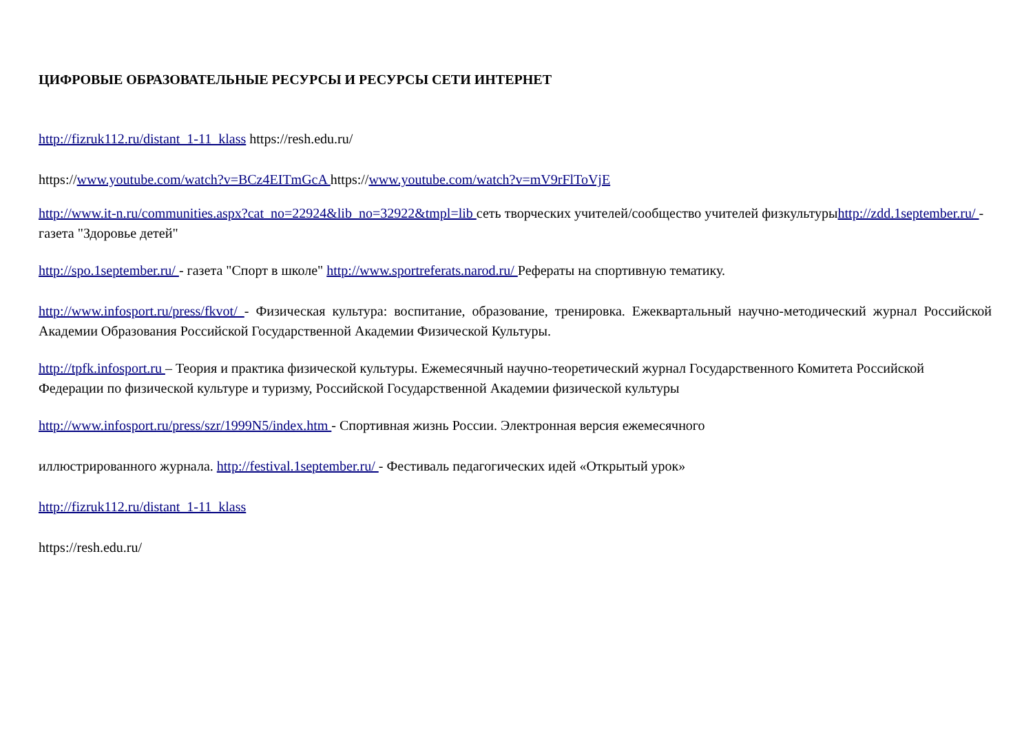ЦИФРОВЫЕ ОБРАЗОВАТЕЛЬНЫЕ РЕСУРСЫ И РЕСУРСЫ СЕТИ ИНТЕРНЕТ
http://fizruk112.ru/distant_1-11_klass https://resh.edu.ru/
https://www.youtube.com/watch?v=BCz4EITmGcA https://www.youtube.com/watch?v=mV9rFlToVjE
http://www.it-n.ru/communities.aspx?cat_no=22924&lib_no=32922&tmpl=lib сеть творческих учителей/сообщество учителей физкультурыhttp://zdd.1september.ru/ - газета "Здоровье детей"
http://spo.1september.ru/ - газета "Спорт в школе" http://www.sportreferats.narod.ru/ Рефераты на спортивную тематику.
http://www.infosport.ru/press/fkvot/ - Физическая культура: воспитание, образование, тренировка. Ежеквартальный научно-методический журнал Российской Академии Образования Российской Государственной Академии Физической Культуры.
http://tpfk.infosport.ru – Теория и практика физической культуры. Ежемесячный научно-теоретический журнал Государственного Комитета Российской Федерации по физической культуре и туризму, Российской Государственной Академии физической культуры
http://www.infosport.ru/press/szr/1999N5/index.htm - Спортивная жизнь России. Электронная версия ежемесячного
иллюстрированного журнала. http://festival.1september.ru/ - Фестиваль педагогических идей «Открытый урок»
http://fizruk112.ru/distant_1-11_klass
https://resh.edu.ru/